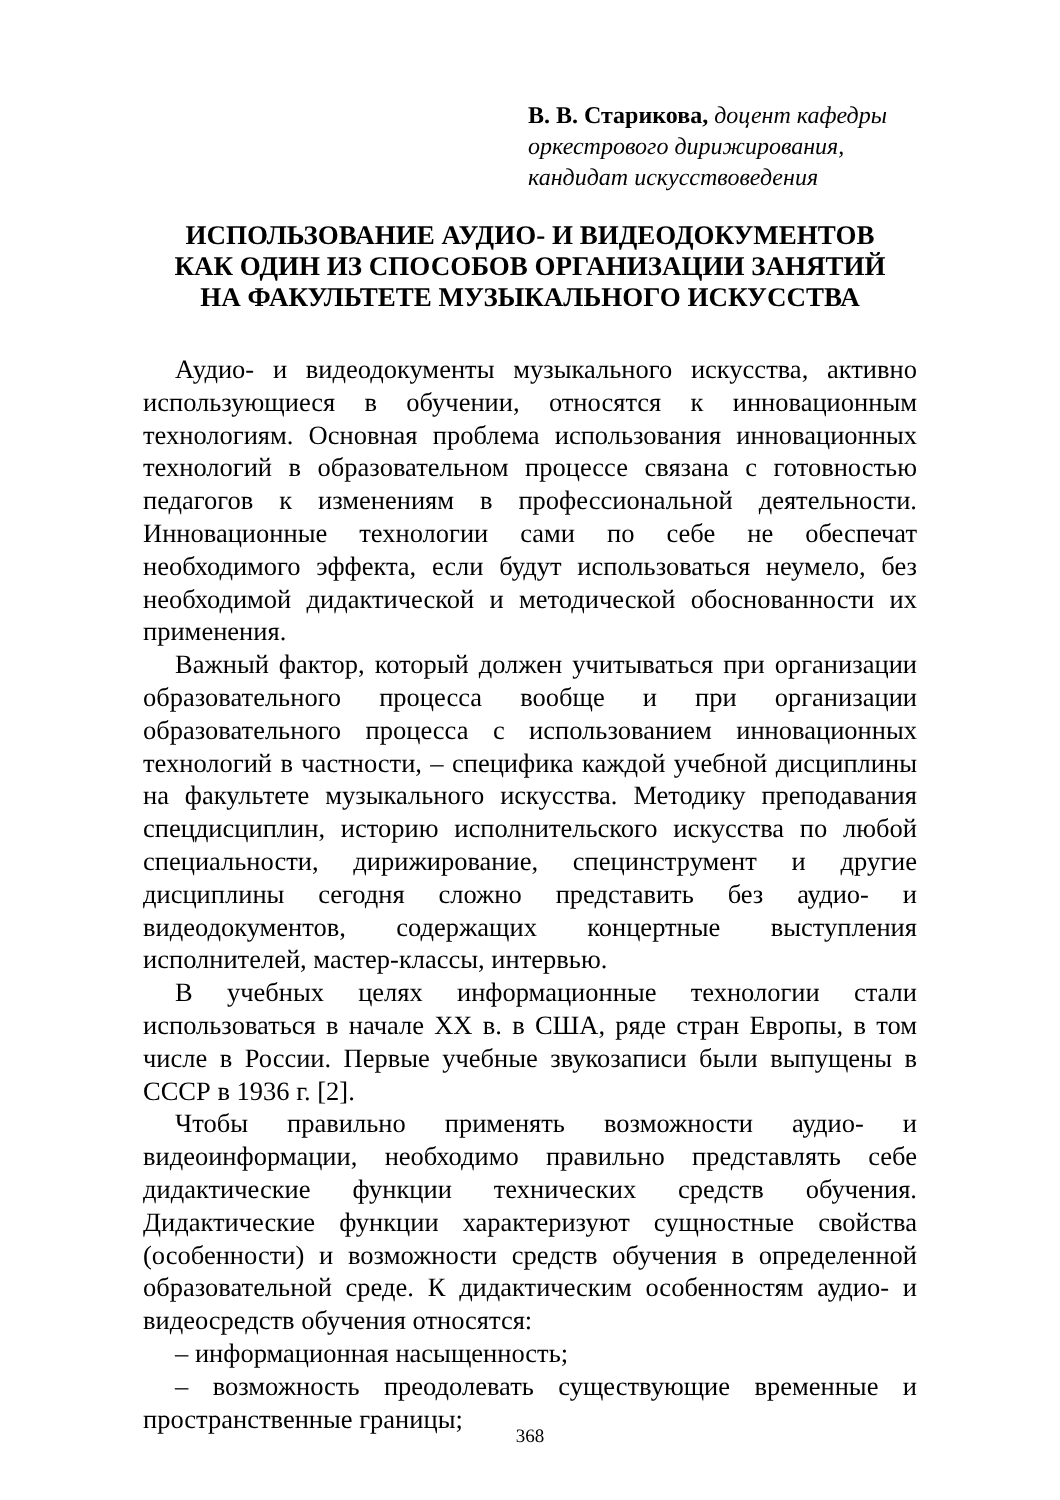В. В. Старикова, доцент кафедры
оркестрового дирижирования,
кандидат искусствоведения
ИСПОЛЬЗОВАНИЕ АУДИО- И ВИДЕОДОКУМЕНТОВ
КАК ОДИН ИЗ СПОСОБОВ ОРГАНИЗАЦИИ ЗАНЯТИЙ
НА ФАКУЛЬТЕТЕ МУЗЫКАЛЬНОГО ИСКУССТВА
Аудио- и видеодокументы музыкального искусства, активно использующиеся в обучении, относятся к инновационным технологиям. Основная проблема использования инновационных технологий в образовательном процессе связана с готовностью педагогов к изменениям в профессиональной деятельности. Инновационные технологии сами по себе не обеспечат необходимого эффекта, если будут использоваться неумело, без необходимой дидактической и методической обоснованности их применения.
Важный фактор, который должен учитываться при организации образовательного процесса вообще и при организации образовательного процесса с использованием инновационных технологий в частности, – специфика каждой учебной дисциплины на факультете музыкального искусства. Методику преподавания спецдисциплин, историю исполнительского искусства по любой специальности, дирижирование, специнструмент и другие дисциплины сегодня сложно представить без аудио- и видеодокументов, содержащих концертные выступления исполнителей, мастер-классы, интервью.
В учебных целях информационные технологии стали использоваться в начале XX в. в США, ряде стран Европы, в том числе в России. Первые учебные звукозаписи были выпущены в СССР в 1936 г. [2].
Чтобы правильно применять возможности аудио- и видеоинформации, необходимо правильно представлять себе дидактические функции технических средств обучения. Дидактические функции характеризуют сущностные свойства (особенности) и возможности средств обучения в определенной образовательной среде. К дидактическим особенностям аудио- и видеосредств обучения относятся:
– информационная насыщенность;
– возможность преодолевать существующие временные и пространственные границы;
368